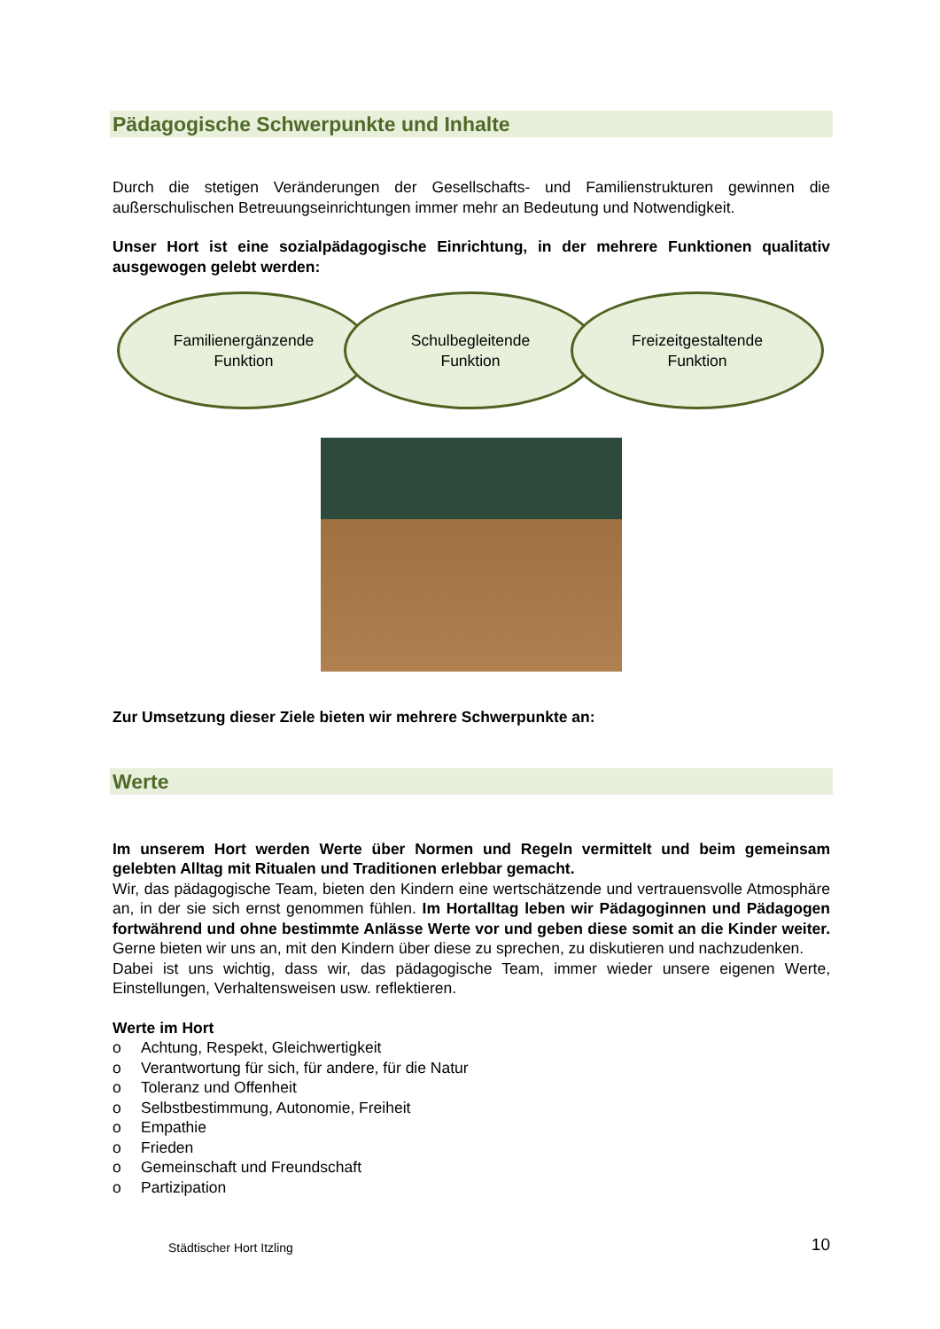Pädagogische Schwerpunkte und Inhalte
Durch die stetigen Veränderungen der Gesellschafts- und Familienstrukturen gewinnen die außerschulischen Betreuungseinrichtungen immer mehr an Bedeutung und Notwendigkeit.
Unser Hort ist eine sozialpädagogische Einrichtung, in der mehrere Funktionen qualitativ ausgewogen gelebt werden:
Familienergänzende
Funktion
Schulbegleitende
Funktion
Freizeitgestaltende
Funktion
Zur Umsetzung dieser Ziele bieten wir mehrere Schwerpunkte an:
Werte
Im unserem Hort werden Werte über Normen und Regeln vermittelt und beim gemeinsam gelebten Alltag mit Ritualen und Traditionen erlebbar gemacht.
Wir, das pädagogische Team, bieten den Kindern eine wertschätzende und vertrauensvolle Atmosphäre an, in der sie sich ernst genommen fühlen. Im Hortalltag leben wir Pädagoginnen und Pädagogen fortwährend und ohne bestimmte Anlässe Werte vor und geben diese somit an die Kinder weiter. Gerne bieten wir uns an, mit den Kindern über diese zu sprechen, zu diskutieren und nachzudenken.
Dabei ist uns wichtig, dass wir, das pädagogische Team, immer wieder unsere eigenen Werte, Einstellungen, Verhaltensweisen usw. reflektieren.
Werte im Hort
o Achtung, Respekt, Gleichwertigkeit
o Verantwortung für sich, für andere, für die Natur
o Toleranz und Offenheit
o Selbstbestimmung, Autonomie, Freiheit
o Empathie
o Frieden
o Gemeinschaft und Freundschaft
o Partizipation
Städtischer Hort Itzling 10